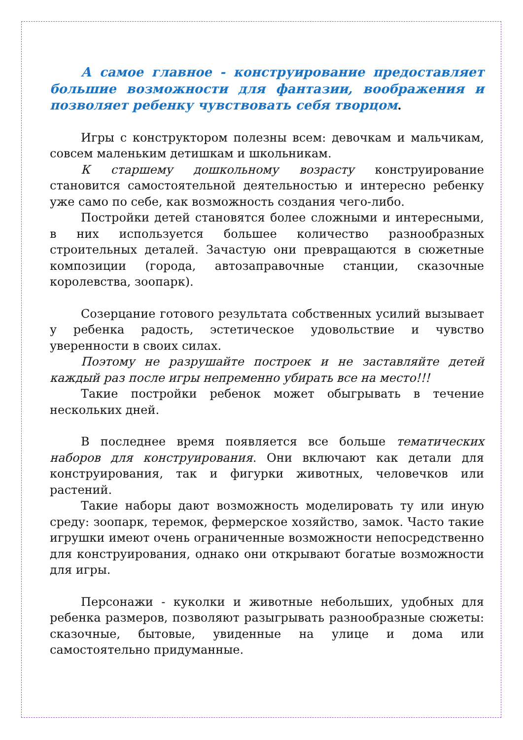А самое главное - конструирование предоставляет большие возможности для фантазии, воображения и позволяет ребенку чувствовать себя творцом.
Игры с конструктором полезны всем: девочкам и мальчикам, совсем маленьким детишкам и школьникам.
К старшему дошкольному возрасту конструирование становится самостоятельной деятельностью и интересно ребенку уже само по себе, как возможность создания чего-либо.
Постройки детей становятся более сложными и интересными, в них используется большее количество разнообразных строительных деталей. Зачастую они превращаются в сюжетные композиции (города, автозаправочные станции, сказочные королевства, зоопарк).
Созерцание готового результата собственных усилий вызывает у ребенка радость, эстетическое удовольствие и чувство уверенности в своих силах.
Поэтому не разрушайте построек и не заставляйте детей каждый раз после игры непременно убирать все на место!!!
Такие постройки ребенок может обыгрывать в течение нескольких дней.
В последнее время появляется все больше тематических наборов для конструирования. Они включают как детали для конструирования, так и фигурки животных, человечков или растений.
Такие наборы дают возможность моделировать ту или иную среду: зоопарк, теремок, фермерское хозяйство, замок. Часто такие игрушки имеют очень ограниченные возможности непосредственно для конструирования, однако они открывают богатые возможности для игры.
Персонажи - куколки и животные небольших, удобных для ребенка размеров, позволяют разыгрывать разнообразные сюжеты: сказочные, бытовые, увиденные на улице и дома или самостоятельно придуманные.